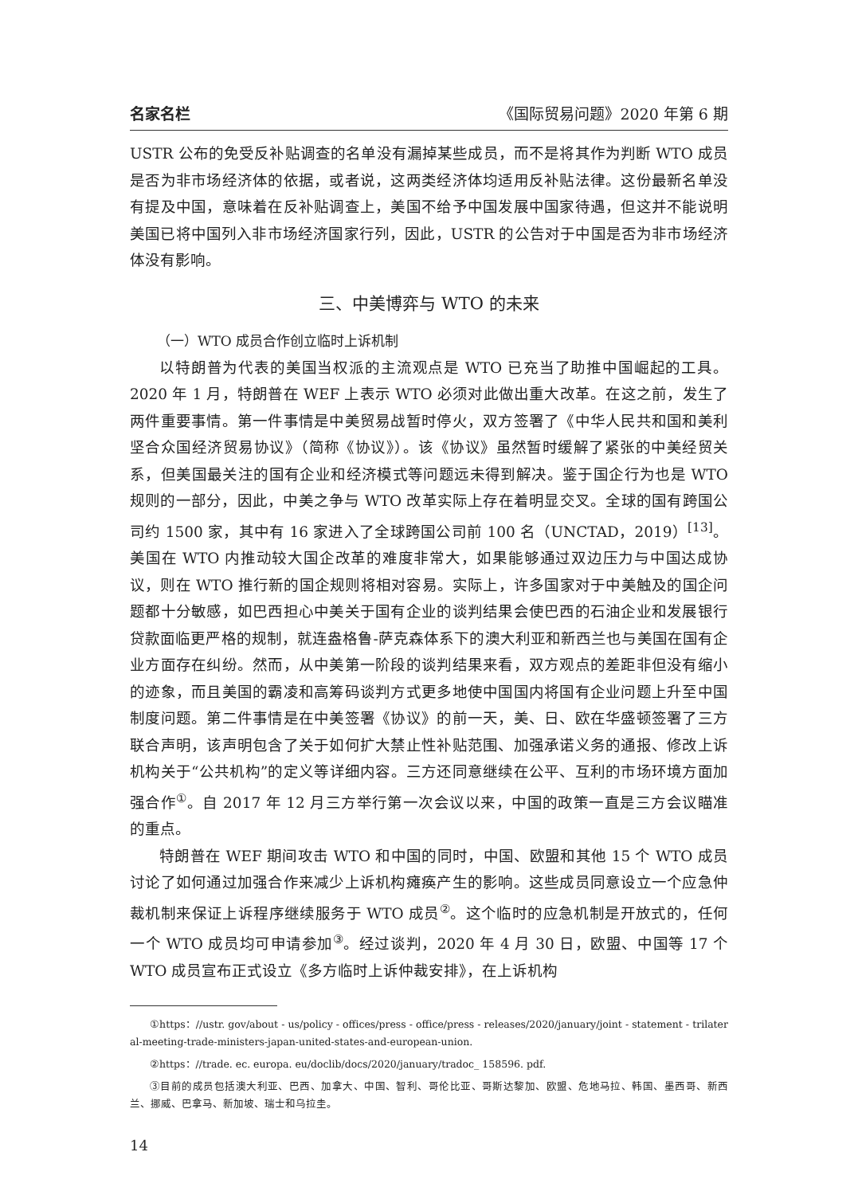名家名栏 《国际贸易问题》2020 年第 6 期
USTR 公布的免受反补贴调查的名单没有漏掉某些成员，而不是将其作为判断 WTO 成员是否为非市场经济体的依据，或者说，这两类经济体均适用反补贴法律。这份最新名单没有提及中国，意味着在反补贴调查上，美国不给予中国发展中国家待遇，但这并不能说明美国已将中国列入非市场经济国家行列，因此，USTR 的公告对于中国是否为非市场经济体没有影响。
三、中美博弈与 WTO 的未来
（一）WTO 成员合作创立临时上诉机制
以特朗普为代表的美国当权派的主流观点是 WTO 已充当了助推中国崛起的工具。2020 年 1 月，特朗普在 WEF 上表示 WTO 必须对此做出重大改革。在这之前，发生了两件重要事情。第一件事情是中美贸易战暂时停火，双方签署了《中华人民共和国和美利坚合众国经济贸易协议》（简称《协议》）。该《协议》虽然暂时缓解了紧张的中美经贸关系，但美国最关注的国有企业和经济模式等问题远未得到解决。鉴于国企行为也是 WTO 规则的一部分，因此，中美之争与 WTO 改革实际上存在着明显交叉。全球的国有跨国公司约 1500 家，其中有 16 家进入了全球跨国公司前 100 名（UNCTAD，2019）<sup>[13]</sup>。美国在 WTO 内推动较大国企改革的难度非常大，如果能够通过双边压力与中国达成协议，则在 WTO 推行新的国企规则将相对容易。实际上，许多国家对于中美触及的国企问题都十分敏感，如巴西担心中美关于国有企业的谈判结果会使巴西的石油企业和发展银行贷款面临更严格的规制，就连盎格鲁-萨克森体系下的澳大利亚和新西兰也与美国在国有企业方面存在纠纷。然而，从中美第一阶段的谈判结果来看，双方观点的差距非但没有缩小的迹象，而且美国的霸凌和高筹码谈判方式更多地使中国国内将国有企业问题上升至中国制度问题。第二件事情是在中美签署《协议》的前一天，美、日、欧在华盛顿签署了三方联合声明，该声明包含了关于如何扩大禁止性补贴范围、加强承诺义务的通报、修改上诉机构关于“公共机构”的定义等详细内容。三方还同意继续在公平、互利的市场环境方面加强合作<sup>①</sup>。自 2017 年 12 月三方举行第一次会议以来，中国的政策一直是三方会议瞄准的重点。
特朗普在 WEF 期间攻击 WTO 和中国的同时，中国、欧盟和其他 15 个 WTO 成员讨论了如何通过加强合作来减少上诉机构瘫痪产生的影响。这些成员同意设立一个应急仲裁机制来保证上诉程序继续服务于 WTO 成员<sup>②</sup>。这个临时的应急机制是开放式的，任何一个 WTO 成员均可申请参加<sup>③</sup>。经过谈判，2020 年 4 月 30 日，欧盟、中国等 17 个 WTO 成员宣布正式设立《多方临时上诉仲裁安排》，在上诉机构
①https：//ustr. gov/about - us/policy - offices/press - office/press - releases/2020/january/joint - statement - trilateral-meeting-trade-ministers-japan-united-states-and-european-union.
②https：//trade. ec. europa. eu/doclib/docs/2020/january/tradoc_ 158596. pdf.
③目前的成员包括澳大利亚、巴西、加拿大、中国、智利、哥伦比亚、哥斯达黎加、欧盟、危地马拉、韩国、墨西哥、新西兰、挪威、巴拿马、新加坡、瑞士和乌拉圭。
14